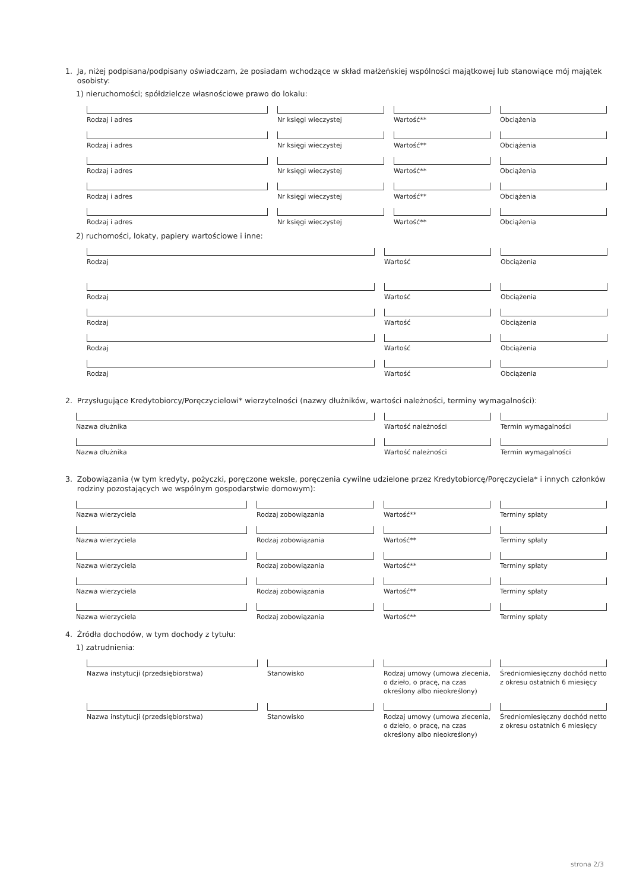1. Ja, niżej podpisana/podpisany oświadczam, że posiadam wchodzące w skład małżeńskiej wspólności majątkowej lub stanowiące mój majątek
osobisty:
1) nieruchomości; spółdzielcze własnościowe prawo do lokalu:
Rodzaj i adres Nr księgi wieczystej Wartość** Obciążenia
Rodzaj i adres Nr księgi wieczystej Wartość** Obciążenia
Rodzaj i adres Nr księgi wieczystej Wartość** Obciążenia
Rodzaj i adres Nr księgi wieczystej Wartość** Obciążenia
Rodzaj i adres Nr księgi wieczystej Wartość** Obciążenia
2) ruchomości, lokaty, papiery wartościowe i inne:
Rodzaj Wartość Obciążenia
Rodzaj Wartość Obciążenia
Rodzaj Wartość Obciążenia
Rodzaj Wartość Obciążenia
Rodzaj Wartość Obciążenia
2. Przysługujące Kredytobiorcy/Poręczycielowi* wierzytelności (nazwy dłużników, wartości należności, terminy wymagalności):
Nazwa dłużnika Wartość należności Termin wymagalności
Nazwa dłużnika Wartość należności Termin wymagalności
3. Zobowiązania (w tym kredyty, pożyczki, poręczone weksle, poręczenia cywilne udzielone przez Kredytobiorcę/Poręczyciela* i innych członków
rodziny pozostających we wspólnym gospodarstwie domowym):
Nazwa wierzyciela Rodzaj zobowiązania Wartość** Terminy spłaty
Nazwa wierzyciela Rodzaj zobowiązania Wartość** Terminy spłaty
Nazwa wierzyciela Rodzaj zobowiązania Wartość** Terminy spłaty
Nazwa wierzyciela Rodzaj zobowiązania Wartość** Terminy spłaty
Nazwa wierzyciela Rodzaj zobowiązania Wartość** Terminy spłaty
4. Źródła dochodów, w tym dochody z tytułu:
1) zatrudnienia:
Nazwa instytucji (przedsiębiorstwa) Stanowisko Rodzaj umowy (umowa zlecenia, o dzieło, o pracę, na czas określony albo nieokreślony)
Średniomiesięczny dochód netto z okresu ostatnich 6 miesięcy
Nazwa instytucji (przedsiębiorstwa) Stanowisko Rodzaj umowy (umowa zlecenia, o dzieło, o pracę, na czas określony albo nieokreślony)
Średniomiesięczny dochód netto z okresu ostatnich 6 miesięcy
strona 2/3